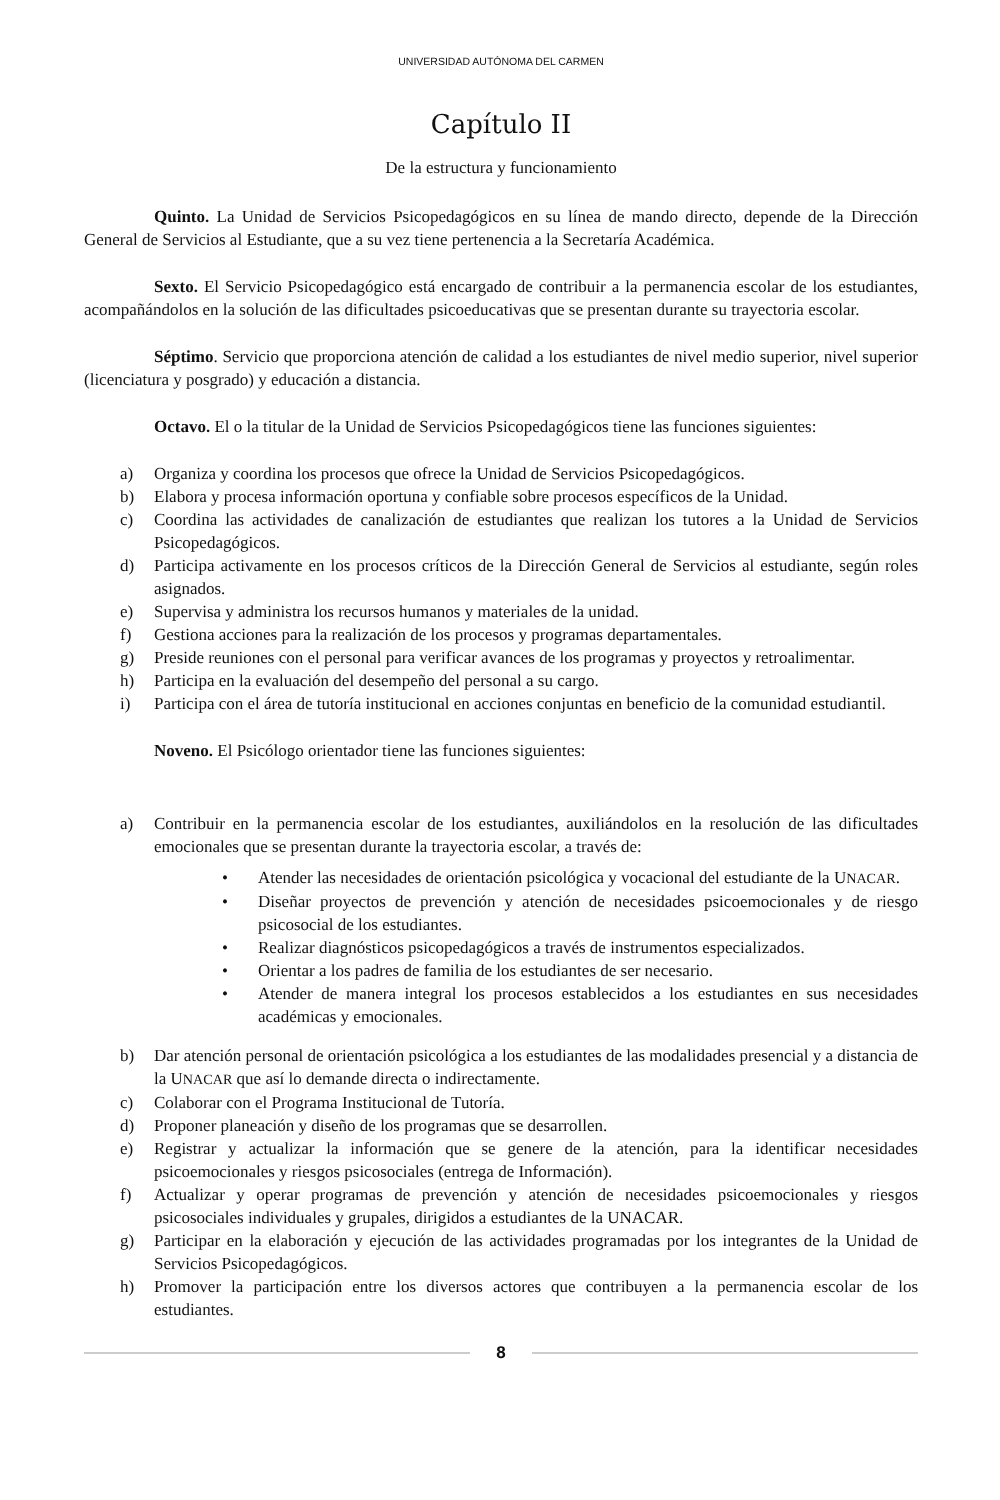UNIVERSIDAD AUTÓNOMA DEL CARMEN
Capítulo II
De la estructura y funcionamiento
Quinto. La Unidad de Servicios Psicopedagógicos en su línea de mando directo, depende de la Dirección General de Servicios al Estudiante, que a su vez tiene pertenencia a la Secretaría Académica.
Sexto. El Servicio Psicopedagógico está encargado de contribuir a la permanencia escolar de los estudiantes, acompañándolos en la solución de las dificultades psicoeducativas que se presentan durante su trayectoria escolar.
Séptimo. Servicio que proporciona atención de calidad a los estudiantes de nivel medio superior, nivel superior (licenciatura y posgrado) y educación a distancia.
Octavo. El o la titular de la Unidad de Servicios Psicopedagógicos tiene las funciones siguientes:
a) Organiza y coordina los procesos que ofrece la Unidad de Servicios Psicopedagógicos.
b) Elabora y procesa información oportuna y confiable sobre procesos específicos de la Unidad.
c) Coordina las actividades de canalización de estudiantes que realizan los tutores a la Unidad de Servicios Psicopedagógicos.
d) Participa activamente en los procesos críticos de la Dirección General de Servicios al estudiante, según roles asignados.
e) Supervisa y administra los recursos humanos y materiales de la unidad.
f) Gestiona acciones para la realización de los procesos y programas departamentales.
g) Preside reuniones con el personal para verificar avances de los programas y proyectos y retroalimentar.
h) Participa en la evaluación del desempeño del personal a su cargo.
i) Participa con el área de tutoría institucional en acciones conjuntas en beneficio de la comunidad estudiantil.
Noveno. El Psicólogo orientador tiene las funciones siguientes:
a) Contribuir en la permanencia escolar de los estudiantes, auxiliándolos en la resolución de las dificultades emocionales que se presentan durante la trayectoria escolar, a través de:
• Atender las necesidades de orientación psicológica y vocacional del estudiante de la UNACAR.
• Diseñar proyectos de prevención y atención de necesidades psicoemocionales y de riesgo psicosocial de los estudiantes.
• Realizar diagnósticos psicopedagógicos a través de instrumentos especializados.
• Orientar a los padres de familia de los estudiantes de ser necesario.
• Atender de manera integral los procesos establecidos a los estudiantes en sus necesidades académicas y emocionales.
b) Dar atención personal de orientación psicológica a los estudiantes de las modalidades presencial y a distancia de la UNACAR que así lo demande directa o indirectamente.
c) Colaborar con el Programa Institucional de Tutoría.
d) Proponer planeación y diseño de los programas que se desarrollen.
e) Registrar y actualizar la información que se genere de la atención, para la identificar necesidades psicoemocionales y riesgos psicosociales (entrega de Información).
f) Actualizar y operar programas de prevención y atención de necesidades psicoemocionales y riesgos psicosociales individuales y grupales, dirigidos a estudiantes de la UNACAR.
g) Participar en la elaboración y ejecución de las actividades programadas por los integrantes de la Unidad de Servicios Psicopedagógicos.
h) Promover la participación entre los diversos actores que contribuyen a la permanencia escolar de los estudiantes.
8